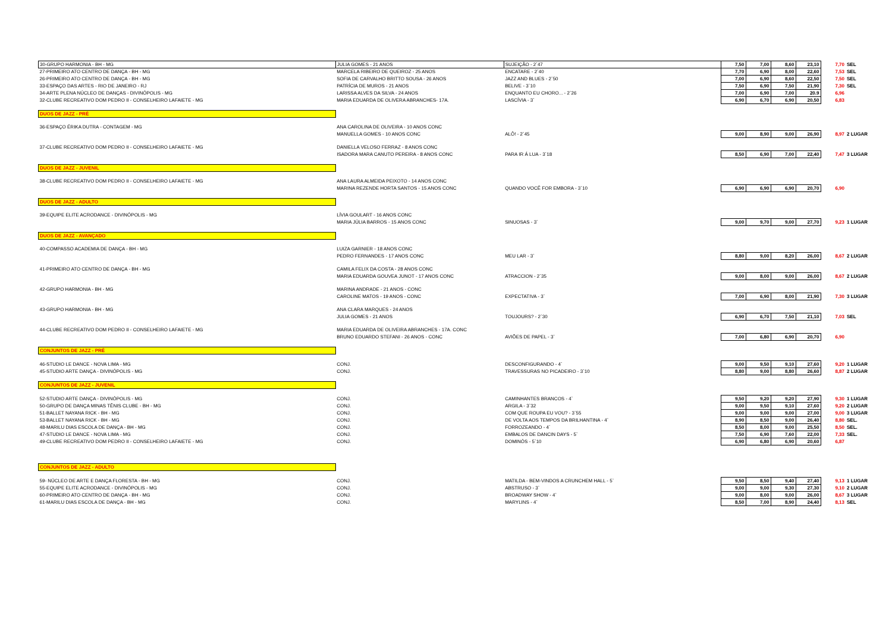| 30-GRUPO HARMONIA - BH - MG | JULIA GOMES - 21 ANOS | SUJEIÇÃO - 2`47 | 7,50 | 7,00 | 8,60 | 23,10 | 7,70 | SEL |
| 27-PRIMEIRO ATO CENTRO DE DANÇA - BH - MG | MARCELA RIBEIRO DE QUEIROZ - 25 ANOS | ENCATARE - 2`40 | 7,70 | 6,90 | 8,00 | 22,60 | 7,53 | SEL |
| 26-PRIMEIRO ATO CENTRO DE DANÇA - BH - MG | SOFIA DE CARVALHO BRITTO SOUSA - 26 ANOS | JAZZ AND BLUES - 2`50 | 7,00 | 6,90 | 8,60 | 22,50 | 7,50 | SEL |
| 33-ESPAÇO DAS ARTES - RIO DE JANEIRO - RJ | PATRÍCIA DE MUROS - 21 ANOS | BELIVE - 3`10 | 7,50 | 6,90 | 7,50 | 21,90 | 7,30 | SEL |
| 34-ARTE PLENA NÚCLEO DE DANÇAS - DIVINÓPOLIS - MG | LARISSA ALVES DA SILVA - 24 ANOS | ENQUANTO EU CHORO... - 2`26 | 7,00 | 6,90 | 7,00 | 20.9 | 6,96 | |
| 32-CLUBE RECREATIVO DOM PEDRO II - CONSELHEIRO LAFAIETE - MG | MARIA EDUARDA DE OLIVERA ABRANCHES- 17A. | LASCÍVIA - 3` | 6,90 | 6,70 | 6,90 | 20,50 | 6,83 | |
| DUOS DE JAZZ - PRÉ | | | | | | | | |
| 36-ESPAÇO ÉRIKA DUTRA - CONTAGEM - MG | ANA CAROLINA DE OLIVEIRA - 10 ANOS CONC | | | | | | | |
| | MANUELLA GOMES - 10 ANOS CONC | ALÔ! - 2`45 | 9,00 | 8,90 | 9,00 | 26,90 | 8,97 | 2 LUGAR |
| 37-CLUBE RECREATIVO DOM PEDRO II - CONSELHEIRO LAFAIETE - MG | DANIELLA VELOSO FERRAZ - 8 ANOS CONC | | | | | | | |
| | ISADORA MARA CANUTO PEREIRA - 8 ANOS CONC | PARA IR Á LUA - 3`18 | 8,50 | 6,90 | 7,00 | 22,40 | 7,47 | 3 LUGAR |
| DUOS DE JAZZ - JUVENIL | | | | | | | | |
| 38-CLUBE RECREATIVO DOM PEDRO II - CONSELHEIRO LAFAIETE - MG | ANA LAURA ALMEIDA PEIXOTO - 14 ANOS CONC | | | | | | | |
| | MARINA REZENDE HORTA SANTOS - 15 ANOS CONC | QUANDO VOCÊ FOR EMBORA - 3`10 | 6,90 | 6,90 | 6,90 | 20,70 | 6,90 | |
| DUOS DE JAZZ - ADULTO | | | | | | | | |
| 39-EQUIPE ELITE ACRODANCE - DIVINÓPOLIS - MG | LÍVIA GOULART - 16 ANOS CONC | | | | | | | |
| | MARIA JÚLIA BARROS - 15 ANOS CONC | SINUOSAS - 3` | 9,00 | 9,70 | 9,00 | 27,70 | 9,23 | 1 LUGAR |
| DUOS DE JAZZ - AVANÇADO | | | | | | | | |
| 40-COMPASSO ACADEMIA DE DANÇA - BH - MG | LUIZA GARNIER - 18 ANOS CONC | | | | | | | |
| | PEDRO FERNANDES - 17 ANOS CONC | MEU LAR - 3` | 8,80 | 9,00 | 8,20 | 26,00 | 8,67 | 2 LUGAR |
| 41-PRIMEIRO ATO CENTRO DE DANÇA - BH - MG | CAMILA FELIX DA COSTA - 28 ANOS CONC | | | | | | | |
| | MARIA EDUARDA GOUVEA JUNOT - 17 ANOS CONC | ATRACCION - 2`35 | 9,00 | 8,00 | 9,00 | 26,00 | 8,67 | 2 LUGAR |
| 42-GRUPO HARMONIA - BH - MG | MARINA ANDRADE - 21 ANOS - CONC | | | | | | | |
| | CAROLINE MATOS - 19 ANOS - CONC | EXPECTATIVA - 3` | 7,00 | 6,90 | 8,00 | 21,90 | 7,30 | 3 LUGAR |
| 43-GRUPO HARMONIA - BH - MG | ANA CLARA MARQUES - 24 ANOS | | | | | | | |
| | JULIA GOMES - 21 ANOS | TOUJOURS? - 2`30 | 6,90 | 6,70 | 7,50 | 21,10 | 7,03 | SEL |
| 44-CLUBE RECREATIVO DOM PEDRO II - CONSELHEIRO LAFAIETE - MG | MARIA EDUARDA DE OLIVEIRA ABRANCHES - 17A. CONC | | | | | | | |
| | BRUNO EDUARDO STEFANI - 26 ANOS - CONC | AVIÕES DE PAPEL - 3` | 7,00 | 6,80 | 6,90 | 20,70 | 6,90 | |
| CONJUNTOS DE JAZZ - PRÉ | | | | | | | | |
| 46-STUDIO LE DANCE - NOVA LIMA - MG | CONJ. | DESCONFIGURANDO - 4` | 9,00 | 9,50 | 9,10 | 27,60 | 9,20 | 1 LUGAR |
| 45-STUDIO ARTE DANÇA - DIVINÓPOLIS - MG | CONJ. | TRAVESSURAS NO PICADEIRO - 3`10 | 8,80 | 9,00 | 8,80 | 26,60 | 8,87 | 2 LUGAR |
| CONJUNTOS DE JAZZ - JUVENIL | | | | | | | | |
| 52-STUDIO ARTE DANÇA - DIVINÓPOLIS - MG | CONJ. | CAMINHANTES BRANCOS - 4` | 9,50 | 9,20 | 9,20 | 27,90 | 9,30 | 1 LUGAR |
| 50-GRUPO DE DANÇA MINAS TÊNIS CLUBE - BH - MG | CONJ. | ARGILA - 3`32 | 9,00 | 9,50 | 9,10 | 27,60 | 9,20 | 2 LUGAR |
| 51-BALLET NAYANA RICK - BH - MG | CONJ. | COM QUE ROUPA EU VOU? - 3`55 | 9,00 | 9,00 | 9,00 | 27,00 | 9,00 | 3 LUGAR |
| 53-BALLET NAYANA RICK - BH - MG | CONJ. | DE VOLTA AOS TEMPOS DA BRILHANTINA - 4` | 8,90 | 8,50 | 9,00 | 26,40 | 8,80 | SEL. |
| 48-MARILU DIAS ESCOLA DE DANÇA - BH - MG | CONJ. | FORROZEANDO - 4` | 8,50 | 8,00 | 9,00 | 25,50 | 8,50 | SEL. |
| 47-STUDIO LE DANCE - NOVA LIMA - MG | CONJ. | EMBALOS DE DANCIN DAYS - 5` | 7,50 | 6,90 | 7,60 | 22,00 | 7,33 | SEL. |
| 49-CLUBE RECREATIVO DOM PEDRO II - CONSELHEIRO LAFAIETE - MG | CONJ. | DOMINÓS - 5`10 | 6,90 | 6,80 | 6,90 | 20,60 | 6,87 | |
| CONJUNTOS DE JAZZ - ADULTO | | | | | | | | |
| 59- NÚCLEO DE ARTE E DANÇA FLORESTA - BH - MG | CONJ. | MATILDA - BEM-VINDOS A CRUNCHEM HALL - 5` | 9,50 | 8,50 | 9,40 | 27,40 | 9,13 | 1 LUGAR |
| 55-EQUIPE ELITE ACRODANCE - DIVINÓPOLIS - MG | CONJ. | ABSTRUSO - 3` | 9,00 | 9,00 | 9,30 | 27,30 | 9,10 | 2 LUGAR |
| 60-PRIMEIRO ATO CENTRO DE DANÇA - BH - MG | CONJ. | BROADWAY SHOW - 4` | 9,00 | 8,00 | 9,00 | 26,00 | 8,67 | 3 LUGAR |
| 61-MARILU DIAS ESCOLA DE DANÇA - BH - MG | CONJ. | MARYLINS - 4` | 8,50 | 7,00 | 8,90 | 24,40 | 8,13 | SEL |